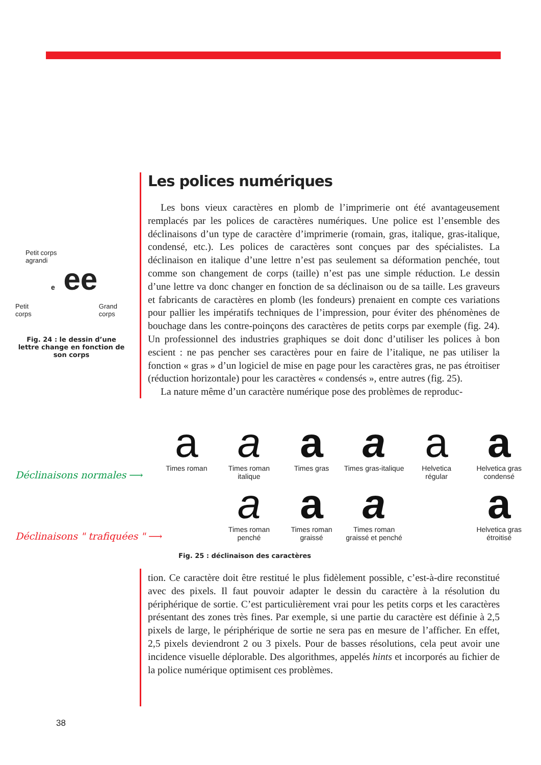Petit corps
agrandi
e ee
Petit
corps Grand
corps
Fig. 24 : le dessin d’une lettre change en fonction de son corps
Les polices numériques
Les bons vieux caractères en plomb de l’imprimerie ont été avantageusement remplacés par les polices de caractères numériques. Une police est l’ensemble des déclinaisons d’un type de caractère d’imprimerie (romain, gras, italique, gras-italique, condensé, etc.). Les polices de caractères sont conçues par des spécialistes. La déclinaison en italique d’une lettre n’est pas seulement sa déformation penchée, tout comme son changement de corps (taille) n’est pas une simple réduction. Le dessin d’une lettre va donc changer en fonction de sa déclinaison ou de sa taille. Les graveurs et fabricants de caractères en plomb (les fondeurs) prenaient en compte ces variations pour pallier les impératifs techniques de l’impression, pour éviter des phénomènes de bouchage dans les contre-poinçons des caractères de petits corps par exemple (fig. 24). Un professionnel des industries graphiques se doit donc d’utiliser les polices à bon escient : ne pas pencher ses caractères pour en faire de l’italique, ne pas utiliser la fonction « gras » d’un logiciel de mise en page pour les caractères gras, ne pas étroitiser (réduction horizontale) pour les caractères « condensés », entre autres (fig. 25).
La nature même d’un caractère numérique pose des problèmes de reproduc-
Déclinaisons normales ⟶
a
Times roman
a
Times roman
italique
a
Times gras
a
Times gras-italique
a
Helvetica
régular
a
Helvetica gras
condensé
Déclinaisons " trafiquées " ⟶
a
Times roman
penché
a
Times roman
graissé
a
Times roman
graissé et penché
a
Helvetica gras
étroitisé
Fig. 25 : déclinaison des caractères
tion. Ce caractère doit être restitué le plus fidèlement possible, c’est-à-dire reconstitué avec des pixels. Il faut pouvoir adapter le dessin du caractère à la résolution du périphérique de sortie. C’est particulièrement vrai pour les petits corps et les caractères présentant des zones très fines. Par exemple, si une partie du caractère est définie à 2,5 pixels de large, le périphérique de sortie ne sera pas en mesure de l’afficher. En effet, 2,5 pixels deviendront 2 ou 3 pixels. Pour de basses résolutions, cela peut avoir une incidence visuelle déplorable. Des algorithmes, appelés hints et incorporés au fichier de la police numérique optimisent ces problèmes.
38